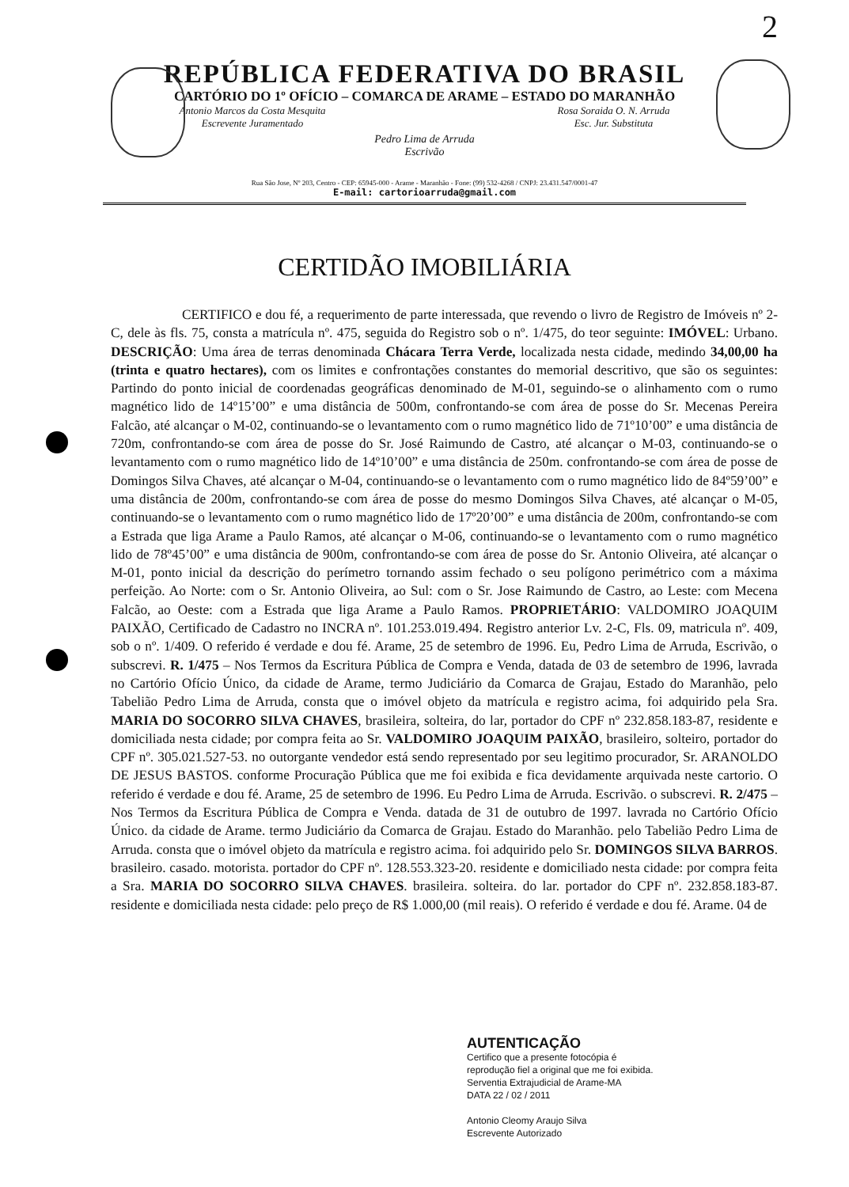2
REPÚBLICA FEDERATIVA DO BRASIL
CARTÓRIO DO 1º OFÍCIO – COMARCA DE ARAME – ESTADO DO MARANHÃO
Antonio Marcos da Costa Mesquita
Escrevente Juramentado Rosa Soraida O. N. Arruda
Esc. Jur. Substituta
Pedro Lima de Arruda
Escrivão
Rua São Jose, Nº 203, Centro - CEP: 65945-000 - Arame - Maranhão - Fone: (99) 532-4268 / CNPJ: 23.431.547/0001-47
E-mail: cartorioarruda@gmail.com
CERTIDÃO IMOBILIÁRIA
CERTIFICO e dou fé, a requerimento de parte interessada, que revendo o livro de Registro de Imóveis nº 2-C, dele às fls. 75, consta a matrícula nº. 475, seguida do Registro sob o nº. 1/475, do teor seguinte: IMÓVEL: Urbano. DESCRIÇÃO: Uma área de terras denominada Chácara Terra Verde, localizada nesta cidade, medindo 34,00,00 ha (trinta e quatro hectares), com os limites e confrontações constantes do memorial descritivo, que são os seguintes: Partindo do ponto inicial de coordenadas geográficas denominado de M-01, seguindo-se o alinhamento com o rumo magnético lido de 14º15’00” e uma distância de 500m, confrontando-se com área de posse do Sr. Mecenas Pereira Falcão, até alcançar o M-02, continuando-se o levantamento com o rumo magnético lido de 71º10’00” e uma distância de 720m, confrontando-se com área de posse do Sr. José Raimundo de Castro, até alcançar o M-03, continuando-se o levantamento com o rumo magnético lido de 14º10’00” e uma distância de 250m. confrontando-se com área de posse de Domingos Silva Chaves, até alcançar o M-04, continuando-se o levantamento com o rumo magnético lido de 84º59’00” e uma distância de 200m, confrontando-se com área de posse do mesmo Domingos Silva Chaves, até alcançar o M-05, continuando-se o levantamento com o rumo magnético lido de 17º20’00” e uma distância de 200m, confrontando-se com a Estrada que liga Arame a Paulo Ramos, até alcançar o M-06, continuando-se o levantamento com o rumo magnético lido de 78º45’00” e uma distância de 900m, confrontando-se com área de posse do Sr. Antonio Oliveira, até alcançar o M-01, ponto inicial da descrição do perímetro tornando assim fechado o seu polígono perimétrico com a máxima perfeição. Ao Norte: com o Sr. Antonio Oliveira, ao Sul: com o Sr. Jose Raimundo de Castro, ao Leste: com Mecena Falcão, ao Oeste: com a Estrada que liga Arame a Paulo Ramos. PROPRIETÁRIO: VALDOMIRO JOAQUIM PAIXÃO, Certificado de Cadastro no INCRA nº. 101.253.019.494. Registro anterior Lv. 2-C, Fls. 09, matricula nº. 409, sob o nº. 1/409. O referido é verdade e dou fé. Arame, 25 de setembro de 1996. Eu, Pedro Lima de Arruda, Escrivão, o subscrevi. R. 1/475 – Nos Termos da Escritura Pública de Compra e Venda, datada de 03 de setembro de 1996, lavrada no Cartório Ofício Único, da cidade de Arame, termo Judiciário da Comarca de Grajau, Estado do Maranhão, pelo Tabelião Pedro Lima de Arruda, consta que o imóvel objeto da matrícula e registro acima, foi adquirido pela Sra. MARIA DO SOCORRO SILVA CHAVES, brasileira, solteira, do lar, portador do CPF nº 232.858.183-87, residente e domiciliada nesta cidade; por compra feita ao Sr. VALDOMIRO JOAQUIM PAIXÃO, brasileiro, solteiro, portador do CPF nº. 305.021.527-53. no outorgante vendedor está sendo representado por seu legitimo procurador, Sr. ARANOLDO DE JESUS BASTOS. conforme Procuração Pública que me foi exibida e fica devidamente arquivada neste cartorio. O referido é verdade e dou fé. Arame, 25 de setembro de 1996. Eu Pedro Lima de Arruda. Escrivão. o subscrevi. R. 2/475 – Nos Termos da Escritura Pública de Compra e Venda. datada de 31 de outubro de 1997. lavrada no Cartório Ofício Único. da cidade de Arame. termo Judiciário da Comarca de Grajau. Estado do Maranhão. pelo Tabelião Pedro Lima de Arruda. consta que o imóvel objeto da matrícula e registro acima. foi adquirido pelo Sr. DOMINGOS SILVA BARROS. brasileiro. casado. motorista. portador do CPF nº. 128.553.323-20. residente e domiciliado nesta cidade: por compra feita a Sra. MARIA DO SOCORRO SILVA CHAVES. brasileira. solteira. do lar. portador do CPF nº. 232.858.183-87. residente e domiciliada nesta cidade: pelo preço de R$ 1.000,00 (mil reais). O referido é verdade e dou fé. Arame. 04 de
AUTENTICAÇÃO
Certifico que a presente fotocópia é
reprodução fiel a original que me foi exibida.
Serventia Extrajudicial de Arame-MA
DATA 22 / 02 / 2011
Antonio Cleomy Araujo Silva
Escrevente Autorizado